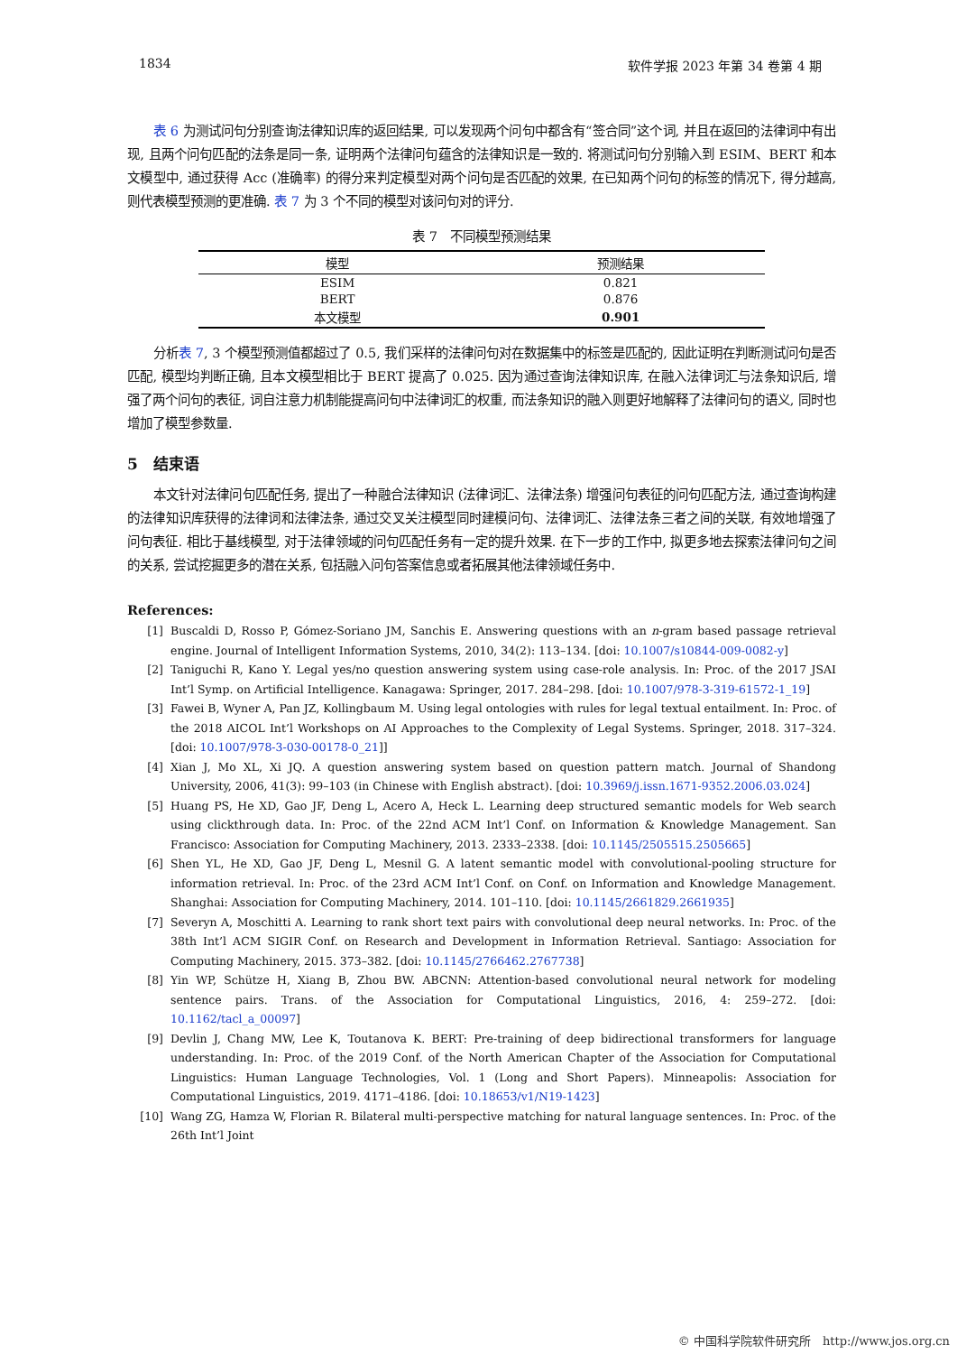1834 软件学报 2023 年第 34 卷第 4 期
表 6 为测试问句分别查询法律知识库的返回结果, 可以发现两个问句中都含有“签合同”这个词, 并且在返回的法律词中有出现, 且两个问句匹配的法条是同一条, 证明两个法律问句蕴含的法律知识是一致的. 将测试问句分别输入到 ESIM、BERT 和本文模型中, 通过获得 Acc (准确率) 的得分来判定模型对两个问句是否匹配的效果, 在已知两个问句的标签的情况下, 得分越高, 则代表模型预测的更准确. 表 7 为 3 个不同的模型对该问句对的评分.
表 7　不同模型预测结果
| 模型 | 预测结果 |
| --- | --- |
| ESIM | 0.821 |
| BERT | 0.876 |
| 本文模型 | 0.901 |
分析表 7, 3 个模型预测值都超过了 0.5, 我们采样的法律问句对在数据集中的标签是匹配的, 因此证明在判断测试问句是否匹配, 模型均判断正确, 且本文模型相比于 BERT 提高了 0.025. 因为通过查询法律知识库, 在融入法律词汇与法条知识后, 增强了两个问句的表征, 词自注意力机制能提高问句中法律词汇的权重, 而法条知识的融入则更好地解释了法律问句的语义, 同时也增加了模型参数量.
5　结束语
本文针对法律问句匹配任务, 提出了一种融合法律知识 (法律词汇、法律法条) 增强问句表征的问句匹配方法, 通过查询构建的法律知识库获得的法律词和法律法条, 通过交叉关注模型同时建模问句、法律词汇、法律法条三者之间的关联, 有效地增强了问句表征. 相比于基线模型, 对于法律领域的问句匹配任务有一定的提升效果. 在下一步的工作中, 拟更多地去探索法律问句之间的关系, 尝试挖掘更多的潜在关系, 包括融入问句答案信息或者拓展其他法律领域任务中.
References:
[1] Buscaldi D, Rosso P, Gómez-Soriano JM, Sanchis E. Answering questions with an n-gram based passage retrieval engine. Journal of Intelligent Information Systems, 2010, 34(2): 113–134. [doi: 10.1007/s10844-009-0082-y]
[2] Taniguchi R, Kano Y. Legal yes/no question answering system using case-role analysis. In: Proc. of the 2017 JSAI Int’l Symp. on Artificial Intelligence. Kanagawa: Springer, 2017. 284–298. [doi: 10.1007/978-3-319-61572-1_19]
[3] Fawei B, Wyner A, Pan JZ, Kollingbaum M. Using legal ontologies with rules for legal textual entailment. In: Proc. of the 2018 AICOL Int’l Workshops on AI Approaches to the Complexity of Legal Systems. Springer, 2018. 317–324. [doi: 10.1007/978-3-030-00178-0_21]]
[4] Xian J, Mo XL, Xi JQ. A question answering system based on question pattern match. Journal of Shandong University, 2006, 41(3): 99–103 (in Chinese with English abstract). [doi: 10.3969/j.issn.1671-9352.2006.03.024]
[5] Huang PS, He XD, Gao JF, Deng L, Acero A, Heck L. Learning deep structured semantic models for Web search using clickthrough data. In: Proc. of the 22nd ACM Int’l Conf. on Information & Knowledge Management. San Francisco: Association for Computing Machinery, 2013. 2333–2338. [doi: 10.1145/2505515.2505665]
[6] Shen YL, He XD, Gao JF, Deng L, Mesnil G. A latent semantic model with convolutional-pooling structure for information retrieval. In: Proc. of the 23rd ACM Int’l Conf. on Conf. on Information and Knowledge Management. Shanghai: Association for Computing Machinery, 2014. 101–110. [doi: 10.1145/2661829.2661935]
[7] Severyn A, Moschitti A. Learning to rank short text pairs with convolutional deep neural networks. In: Proc. of the 38th Int’l ACM SIGIR Conf. on Research and Development in Information Retrieval. Santiago: Association for Computing Machinery, 2015. 373–382. [doi: 10.1145/2766462.2767738]
[8] Yin WP, Schütze H, Xiang B, Zhou BW. ABCNN: Attention-based convolutional neural network for modeling sentence pairs. Trans. of the Association for Computational Linguistics, 2016, 4: 259–272. [doi: 10.1162/tacl_a_00097]
[9] Devlin J, Chang MW, Lee K, Toutanova K. BERT: Pre-training of deep bidirectional transformers for language understanding. In: Proc. of the 2019 Conf. of the North American Chapter of the Association for Computational Linguistics: Human Language Technologies, Vol. 1 (Long and Short Papers). Minneapolis: Association for Computational Linguistics, 2019. 4171–4186. [doi: 10.18653/v1/N19-1423]
[10] Wang ZG, Hamza W, Florian R. Bilateral multi-perspective matching for natural language sentences. In: Proc. of the 26th Int’l Joint
© 中国科学院软件研究所　http://www.jos.org.cn